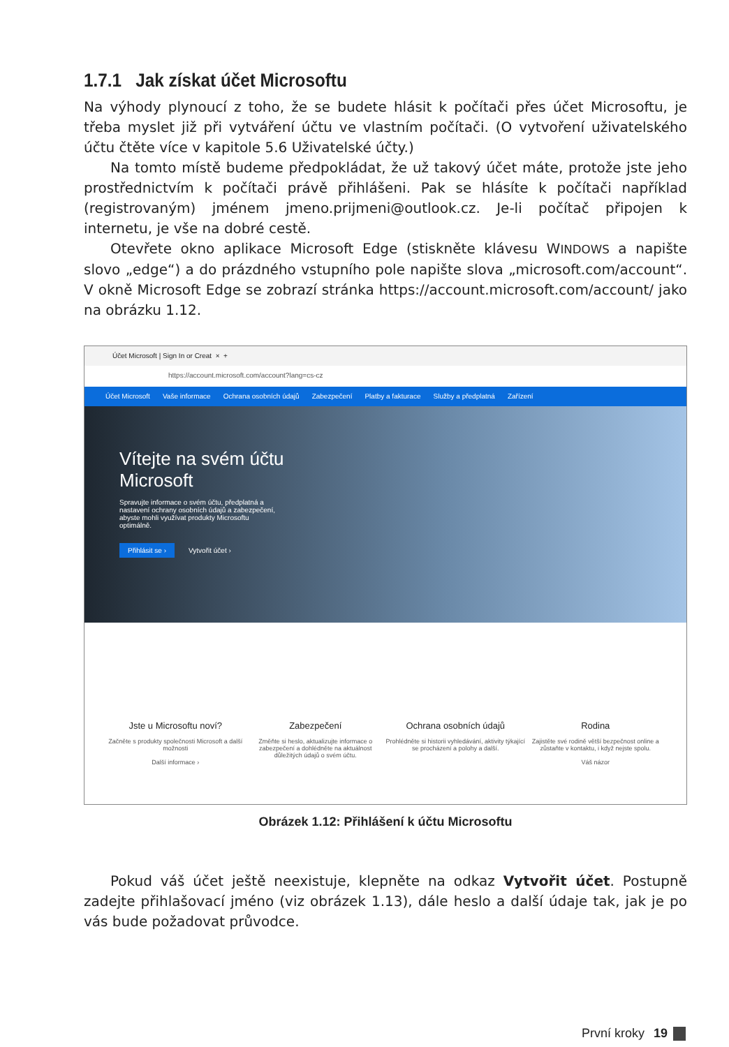1.7.1 Jak získat účet Microsoftu
Na výhody plynoucí z toho, že se budete hlásit k počítači přes účet Microsoftu, je třeba myslet již při vytváření účtu ve vlastním počítači. (O vytvoření uživatelského účtu čtěte více v kapitole 5.6 Uživatelské účty.)
Na tomto místě budeme předpokládat, že už takový účet máte, protože jste jeho prostřednictvím k počítači právě přihlášeni. Pak se hlásíte k počítači například (registrovaným) jménem jmeno.prijmeni@outlook.cz. Je-li počítač připojen k internetu, je vše na dobré cestě.
Otevřete okno aplikace Microsoft Edge (stiskněte klávesu WINDOWS a napište slovo „edge“) a do prázdného vstupního pole napište slova „microsoft.com/account“. V okně Microsoft Edge se zobrazí stránka https://account.microsoft.com/account/ jako na obrázku 1.12.
Účet Microsoft | Sign In or Creat × +
https://account.microsoft.com/account?lang=cs-cz
Účet Microsoft Vaše informace Ochrana osobních údajů Zabezpečení Platby a fakturace Služby a předplatná Zařízení
Vítejte na svém účtu
Microsoft
Spravujte informace o svém účtu, předplatná a
nastavení ochrany osobních údajů a zabezpečení,
abyste mohli využívat produkty Microsoftu
optimálně.
Přihlásit se › Vytvořit účet ›
Jste u Microsoftu noví?
Začněte s produkty společnosti Microsoft a další možnosti
Další informace ›
Zabezpečení
Změňte si heslo, aktualizujte informace o zabezpečení a dohlédněte na aktuálnost důležitých údajů o svém účtu.
Ochrana osobních údajů
Prohlédněte si historii vyhledávání, aktivity týkající se procházení a polohy a další.
Rodina
Zajistěte své rodině větší bezpečnost online a zůstaňte v kontaktu, i když nejste spolu.
Váš názor
Obrázek 1.12: Přihlášení k účtu Microsoftu
Pokud váš účet ještě neexistuje, klepněte na odkaz Vytvořit účet. Postupně zadejte přihlašovací jméno (viz obrázek 1.13), dále heslo a další údaje tak, jak je po vás bude požadovat průvodce.
První kroky 19